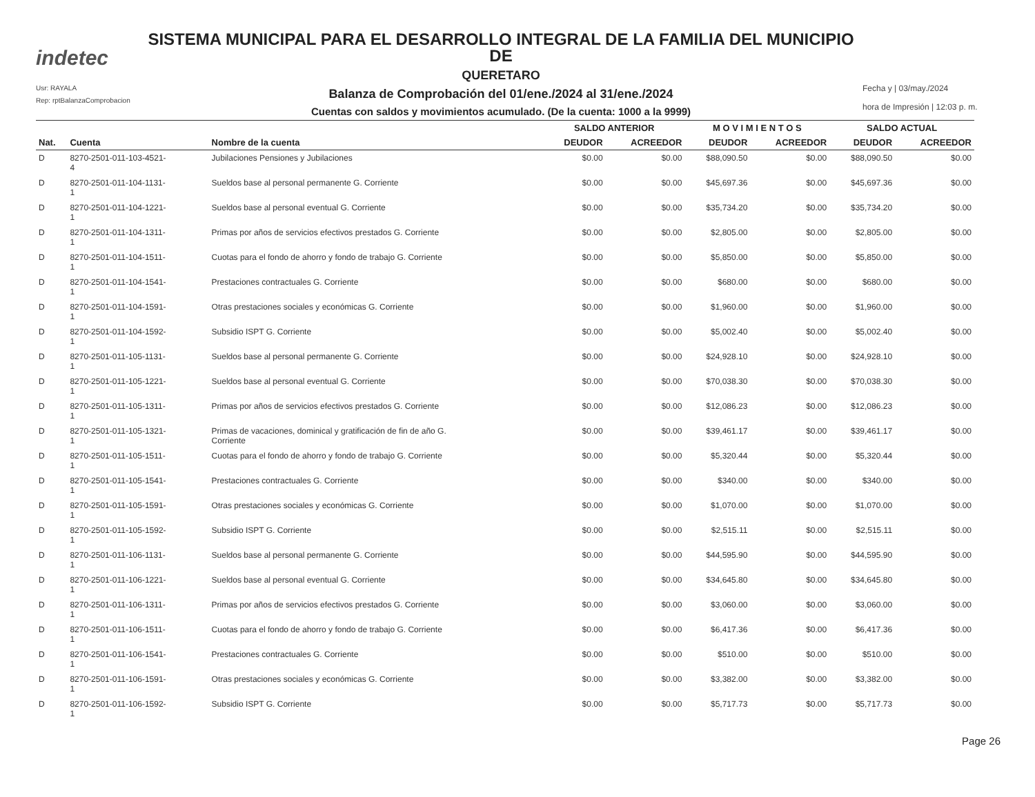indetec
Usr: RAYALA
Rep: rptBalanzaComprobacion
SISTEMA MUNICIPAL PARA EL DESARROLLO INTEGRAL DE LA FAMILIA DEL MUNICIPIO DE
QUERETARO
Balanza de Comprobación del 01/ene./2024 al 31/ene./2024
Cuentas con saldos y movimientos acumulado. (De la cuenta: 1000 a la 9999)
Fecha y | 03/may./2024
hora de Impresión | 12:03 p. m.
| | | | SALDO ANTERIOR | | M O V I M I E N T O S | | SALDO ACTUAL | |
| --- | --- | --- | --- | --- | --- | --- | --- | --- |
| Nat. | Cuenta | Nombre de la cuenta | DEUDOR | ACREEDOR | DEUDOR | ACREEDOR | DEUDOR | ACREEDOR |
| D | 8270-2501-011-103-4521- 4 | Jubilaciones Pensiones y Jubilaciones | $0.00 | $0.00 | $88,090.50 | $0.00 | $88,090.50 | $0.00 |
| D | 8270-2501-011-104-1131- 1 | Sueldos base al personal permanente G. Corriente | $0.00 | $0.00 | $45,697.36 | $0.00 | $45,697.36 | $0.00 |
| D | 8270-2501-011-104-1221- 1 | Sueldos base al personal eventual G. Corriente | $0.00 | $0.00 | $35,734.20 | $0.00 | $35,734.20 | $0.00 |
| D | 8270-2501-011-104-1311- 1 | Primas por años de servicios efectivos prestados G. Corriente | $0.00 | $0.00 | $2,805.00 | $0.00 | $2,805.00 | $0.00 |
| D | 8270-2501-011-104-1511- 1 | Cuotas para el fondo de ahorro y fondo de trabajo G. Corriente | $0.00 | $0.00 | $5,850.00 | $0.00 | $5,850.00 | $0.00 |
| D | 8270-2501-011-104-1541- 1 | Prestaciones contractuales G. Corriente | $0.00 | $0.00 | $680.00 | $0.00 | $680.00 | $0.00 |
| D | 8270-2501-011-104-1591- 1 | Otras prestaciones sociales y económicas G. Corriente | $0.00 | $0.00 | $1,960.00 | $0.00 | $1,960.00 | $0.00 |
| D | 8270-2501-011-104-1592- 1 | Subsidio ISPT G. Corriente | $0.00 | $0.00 | $5,002.40 | $0.00 | $5,002.40 | $0.00 |
| D | 8270-2501-011-105-1131- 1 | Sueldos base al personal permanente G. Corriente | $0.00 | $0.00 | $24,928.10 | $0.00 | $24,928.10 | $0.00 |
| D | 8270-2501-011-105-1221- 1 | Sueldos base al personal eventual G. Corriente | $0.00 | $0.00 | $70,038.30 | $0.00 | $70,038.30 | $0.00 |
| D | 8270-2501-011-105-1311- 1 | Primas por años de servicios efectivos prestados G. Corriente | $0.00 | $0.00 | $12,086.23 | $0.00 | $12,086.23 | $0.00 |
| D | 8270-2501-011-105-1321- 1 | Primas de vacaciones, dominical y gratificación de fin de año G. Corriente | $0.00 | $0.00 | $39,461.17 | $0.00 | $39,461.17 | $0.00 |
| D | 8270-2501-011-105-1511- 1 | Cuotas para el fondo de ahorro y fondo de trabajo G. Corriente | $0.00 | $0.00 | $5,320.44 | $0.00 | $5,320.44 | $0.00 |
| D | 8270-2501-011-105-1541- 1 | Prestaciones contractuales G. Corriente | $0.00 | $0.00 | $340.00 | $0.00 | $340.00 | $0.00 |
| D | 8270-2501-011-105-1591- 1 | Otras prestaciones sociales y económicas G. Corriente | $0.00 | $0.00 | $1,070.00 | $0.00 | $1,070.00 | $0.00 |
| D | 8270-2501-011-105-1592- 1 | Subsidio ISPT G. Corriente | $0.00 | $0.00 | $2,515.11 | $0.00 | $2,515.11 | $0.00 |
| D | 8270-2501-011-106-1131- 1 | Sueldos base al personal permanente G. Corriente | $0.00 | $0.00 | $44,595.90 | $0.00 | $44,595.90 | $0.00 |
| D | 8270-2501-011-106-1221- 1 | Sueldos base al personal eventual G. Corriente | $0.00 | $0.00 | $34,645.80 | $0.00 | $34,645.80 | $0.00 |
| D | 8270-2501-011-106-1311- 1 | Primas por años de servicios efectivos prestados G. Corriente | $0.00 | $0.00 | $3,060.00 | $0.00 | $3,060.00 | $0.00 |
| D | 8270-2501-011-106-1511- 1 | Cuotas para el fondo de ahorro y fondo de trabajo G. Corriente | $0.00 | $0.00 | $6,417.36 | $0.00 | $6,417.36 | $0.00 |
| D | 8270-2501-011-106-1541- 1 | Prestaciones contractuales G. Corriente | $0.00 | $0.00 | $510.00 | $0.00 | $510.00 | $0.00 |
| D | 8270-2501-011-106-1591- 1 | Otras prestaciones sociales y económicas G. Corriente | $0.00 | $0.00 | $3,382.00 | $0.00 | $3,382.00 | $0.00 |
| D | 8270-2501-011-106-1592- 1 | Subsidio ISPT G. Corriente | $0.00 | $0.00 | $5,717.73 | $0.00 | $5,717.73 | $0.00 |
Page 26